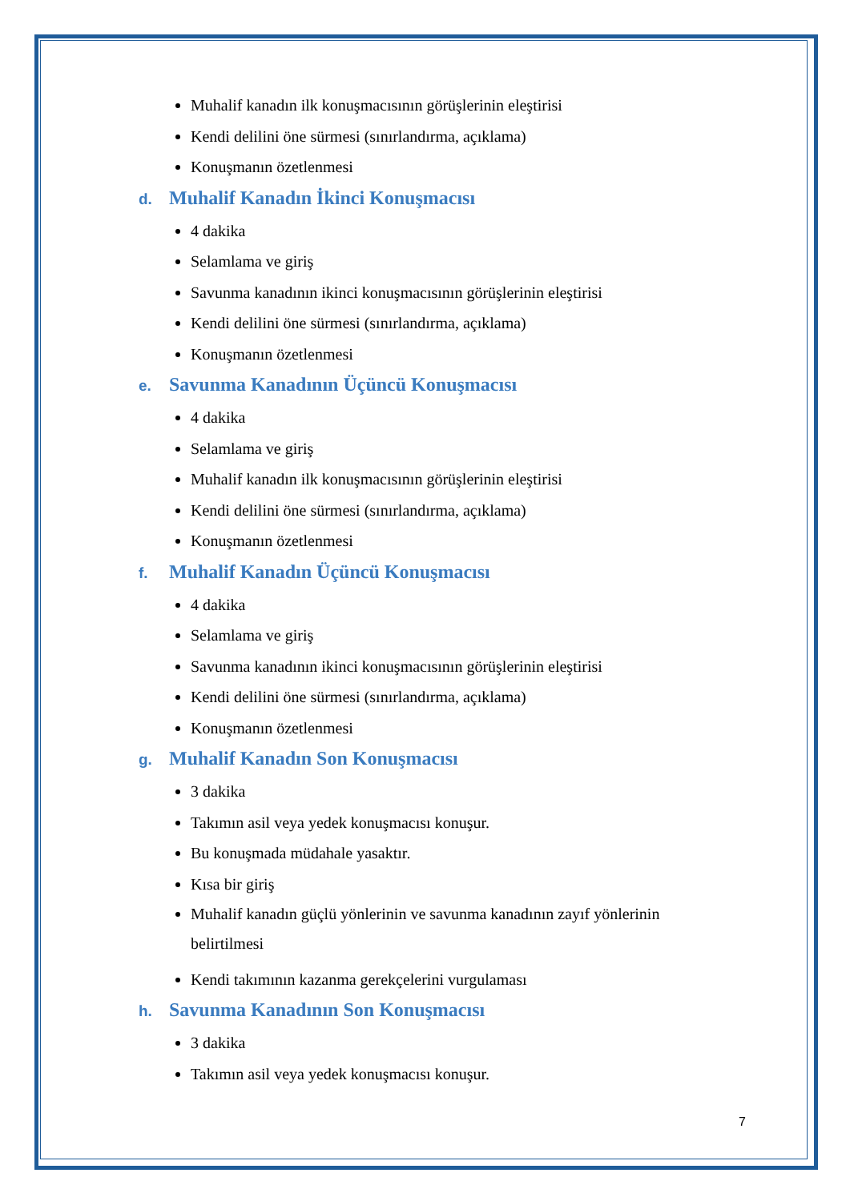Muhalif kanadın ilk konuşmacısının görüşlerinin eleştirisi
Kendi delilini öne sürmesi (sınırlandırma, açıklama)
Konuşmanın özetlenmesi
d. Muhalif Kanadın İkinci Konuşmacısı
4 dakika
Selamlama ve giriş
Savunma kanadının ikinci konuşmacısının görüşlerinin eleştirisi
Kendi delilini öne sürmesi (sınırlandırma, açıklama)
Konuşmanın özetlenmesi
e. Savunma Kanadının Üçüncü Konuşmacısı
4 dakika
Selamlama ve giriş
Muhalif kanadın ilk konuşmacısının görüşlerinin eleştirisi
Kendi delilini öne sürmesi (sınırlandırma, açıklama)
Konuşmanın özetlenmesi
f. Muhalif Kanadın Üçüncü Konuşmacısı
4 dakika
Selamlama ve giriş
Savunma kanadının ikinci konuşmacısının görüşlerinin eleştirisi
Kendi delilini öne sürmesi (sınırlandırma, açıklama)
Konuşmanın özetlenmesi
g. Muhalif Kanadın Son Konuşmacısı
3 dakika
Takımın asil veya yedek konuşmacısı konuşur.
Bu konuşmada müdahale yasaktır.
Kısa bir giriş
Muhalif kanadın güçlü yönlerinin ve savunma kanadının zayıf yönlerinin belirtilmesi
Kendi takımının kazanma gerekçelerini vurgulaması
h. Savunma Kanadının Son Konuşmacısı
3 dakika
Takımın asil veya yedek konuşmacısı konuşur.
7